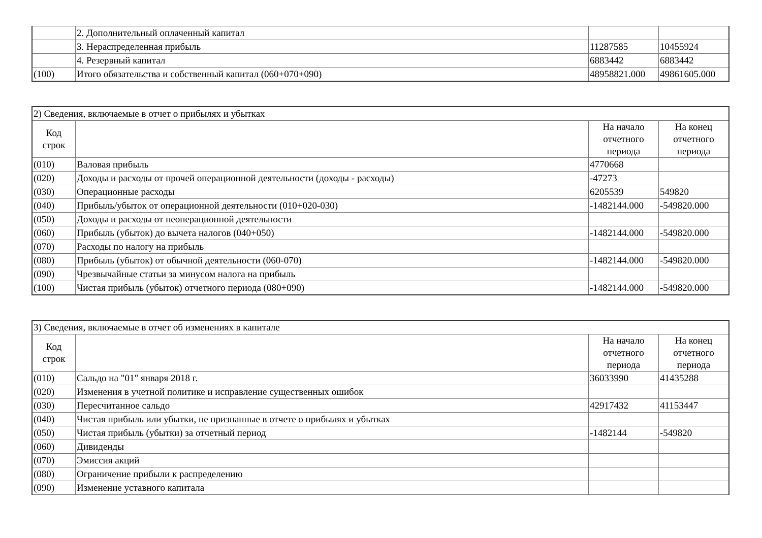| | 2. Дополнительный оплаченный капитал | | |
| | 3. Нераспределенная прибыль | 11287585 | 10455924 |
| | 4. Резервный капитал | 6883442 | 6883442 |
| (100) | Итого обязательства и собственный капитал (060+070+090) | 48958821.000 | 49861605.000 |
| 2) Сведения, включаемые в отчет о прибылях и убытках | | | |
| Код строк | | На начало отчетного периода | На конец отчетного периода |
| (010) | Валовая прибыль | 4770668 | |
| (020) | Доходы и расходы от прочей операционной деятельности (доходы - расходы) | -47273 | |
| (030) | Операционные расходы | 6205539 | 549820 |
| (040) | Прибыль/убыток от операционной деятельности (010+020-030) | -1482144.000 | -549820.000 |
| (050) | Доходы и расходы от неоперационной деятельности | | |
| (060) | Прибыль (убыток) до вычета налогов (040+050) | -1482144.000 | -549820.000 |
| (070) | Расходы по налогу на прибыль | | |
| (080) | Прибыль (убыток) от обычной деятельности (060-070) | -1482144.000 | -549820.000 |
| (090) | Чрезвычайные статьи за минусом налога на прибыль | | |
| (100) | Чистая прибыль (убыток) отчетного периода (080+090) | -1482144.000 | -549820.000 |
| 3) Сведения, включаемые в отчет об изменениях в капитале | | | |
| Код строк | | На начало отчетного периода | На конец отчетного периода |
| (010) | Сальдо на "01" января 2018 г. | 36033990 | 41435288 |
| (020) | Изменения в учетной политике и исправление существенных ошибок | | |
| (030) | Пересчитанное сальдо | 42917432 | 41153447 |
| (040) | Чистая прибыль или убытки, не признанные в отчете о прибылях и убытках | | |
| (050) | Чистая прибыль (убытки) за отчетный период | -1482144 | -549820 |
| (060) | Дивиденды | | |
| (070) | Эмиссия акций | | |
| (080) | Ограничение прибыли к распределению | | |
| (090) | Изменение уставного капитала | | |